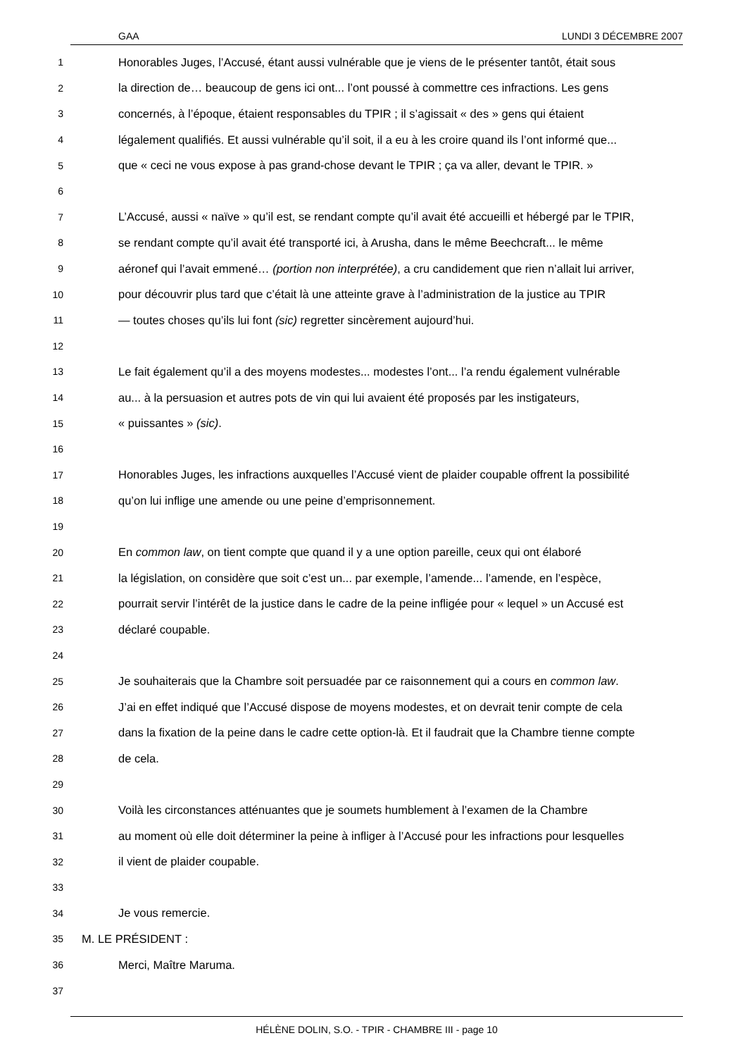GAA LUNDI 3 DÉCEMBRE 2007
1 Honorables Juges, l’Accusé, étant aussi vulnérable que je viens de le présenter tantôt, était sous
2 la direction de… beaucoup de gens ici ont... l’ont poussé à commettre ces infractions. Les gens
3 concernés, à l’époque, étaient responsables du TPIR ; il s’agissait « des » gens qui étaient
4 légalement qualifiés. Et aussi vulnérable qu’il soit, il a eu à les croire quand ils l’ont informé que...
5 que « ceci ne vous expose à pas grand-chose devant le TPIR ; ça va aller, devant le TPIR. »
6
7 L’Accusé, aussi « naïve » qu’il est, se rendant compte qu’il avait été accueilli et hébergé par le TPIR,
8 se rendant compte qu’il avait été transporté ici, à Arusha, dans le même Beechcraft... le même
9 aéronef qui l’avait emmené… (portion non interprétée), a cru candidement que rien n’allait lui arriver,
10 pour découvrir plus tard que c’était là une atteinte grave à l’administration de la justice au TPIR
11 — toutes choses qu’ils lui font (sic) regretter sincèrement aujourd’hui.
12
13 Le fait également qu’il a des moyens modestes... modestes l’ont... l’a rendu également vulnérable
14 au... à la persuasion et autres pots de vin qui lui avaient été proposés par les instigateurs,
15 « puissantes » (sic).
16
17 Honorables Juges, les infractions auxquelles l’Accusé vient de plaider coupable offrent la possibilité
18 qu’on lui inflige une amende ou une peine d’emprisonnement.
19
20 En common law, on tient compte que quand il y a une option pareille, ceux qui ont élaboré
21 la législation, on considère que soit c’est un... par exemple, l’amende... l’amende, en l’espèce,
22 pourrait servir l’intérêt de la justice dans le cadre de la peine infligée pour « lequel » un Accusé est
23 déclaré coupable.
24
25 Je souhaiterais que la Chambre soit persuadée par ce raisonnement qui a cours en common law.
26 J’ai en effet indiqué que l’Accusé dispose de moyens modestes, et on devrait tenir compte de cela
27 dans la fixation de la peine dans le cadre cette option-là. Et il faudrait que la Chambre tienne compte
28 de cela.
29
30 Voilà les circonstances atténuantes que je soumets humblement à l’examen de la Chambre
31 au moment où elle doit déterminer la peine à infliger à l’Accusé pour les infractions pour lesquelles
32 il vient de plaider coupable.
33
34 Je vous remercie.
35 M. LE PRÉSIDENT :
36 Merci, Maître Maruma.
37
HÉLÈNE DOLIN, S.O. - TPIR - CHAMBRE III - page 10